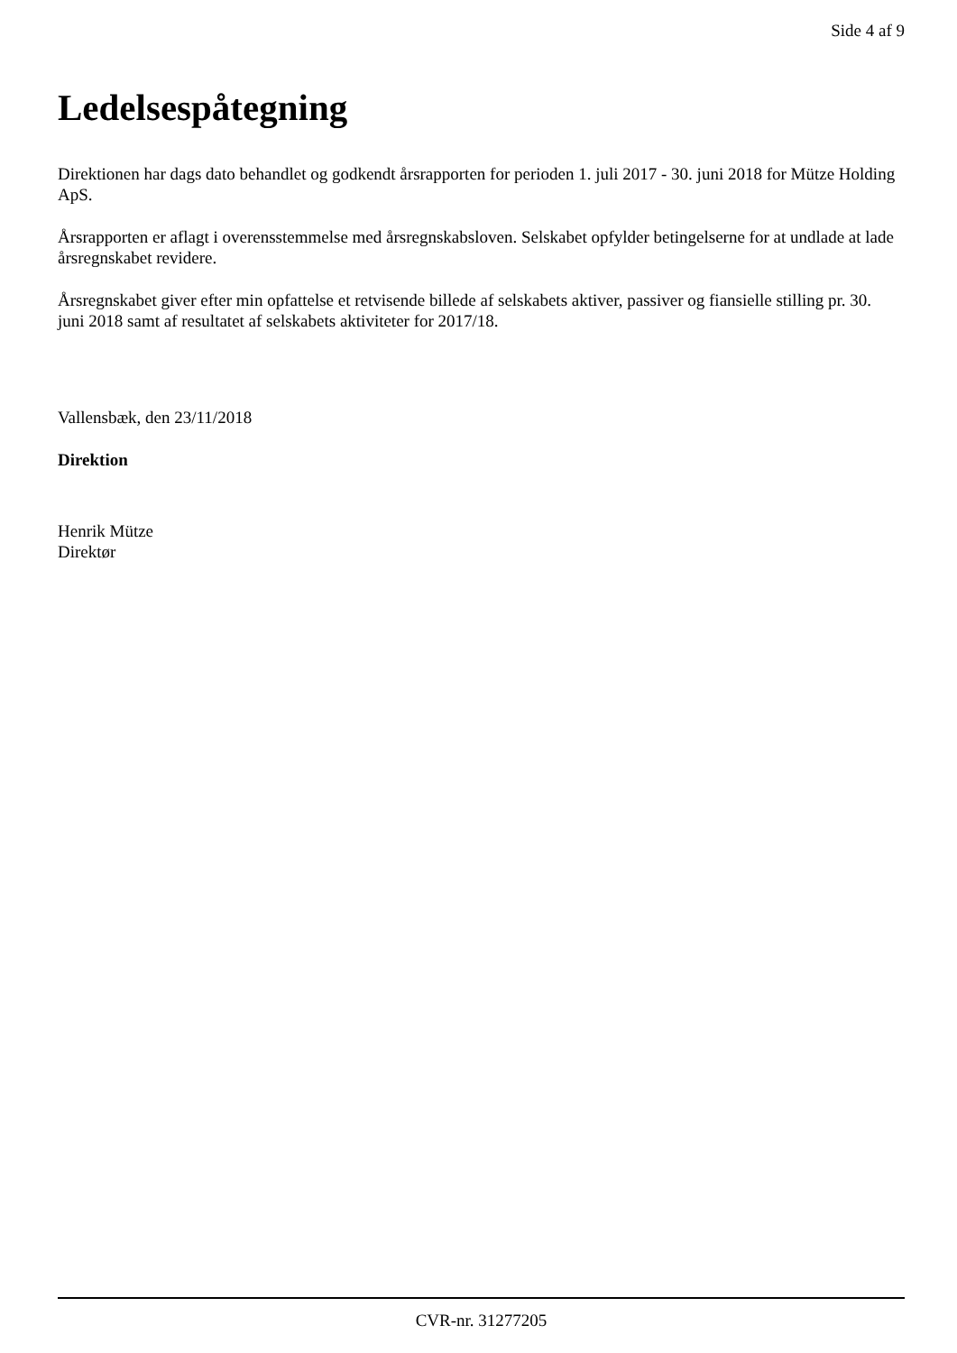Side 4 af 9
Ledelsespåtegning
Direktionen har dags dato behandlet og godkendt årsrapporten for perioden 1. juli 2017 - 30. juni 2018 for Mütze Holding ApS.
Årsrapporten er aflagt i overensstemmelse med årsregnskabsloven. Selskabet opfylder betingelserne for at undlade at lade årsregnskabet revidere.
Årsregnskabet giver efter min opfattelse et retvisende billede af selskabets aktiver, passiver og fiansielle stilling pr. 30. juni 2018 samt af resultatet af selskabets aktiviteter for 2017/18.
Vallensbæk, den 23/11/2018
Direktion
Henrik Mütze
Direktør
CVR-nr. 31277205